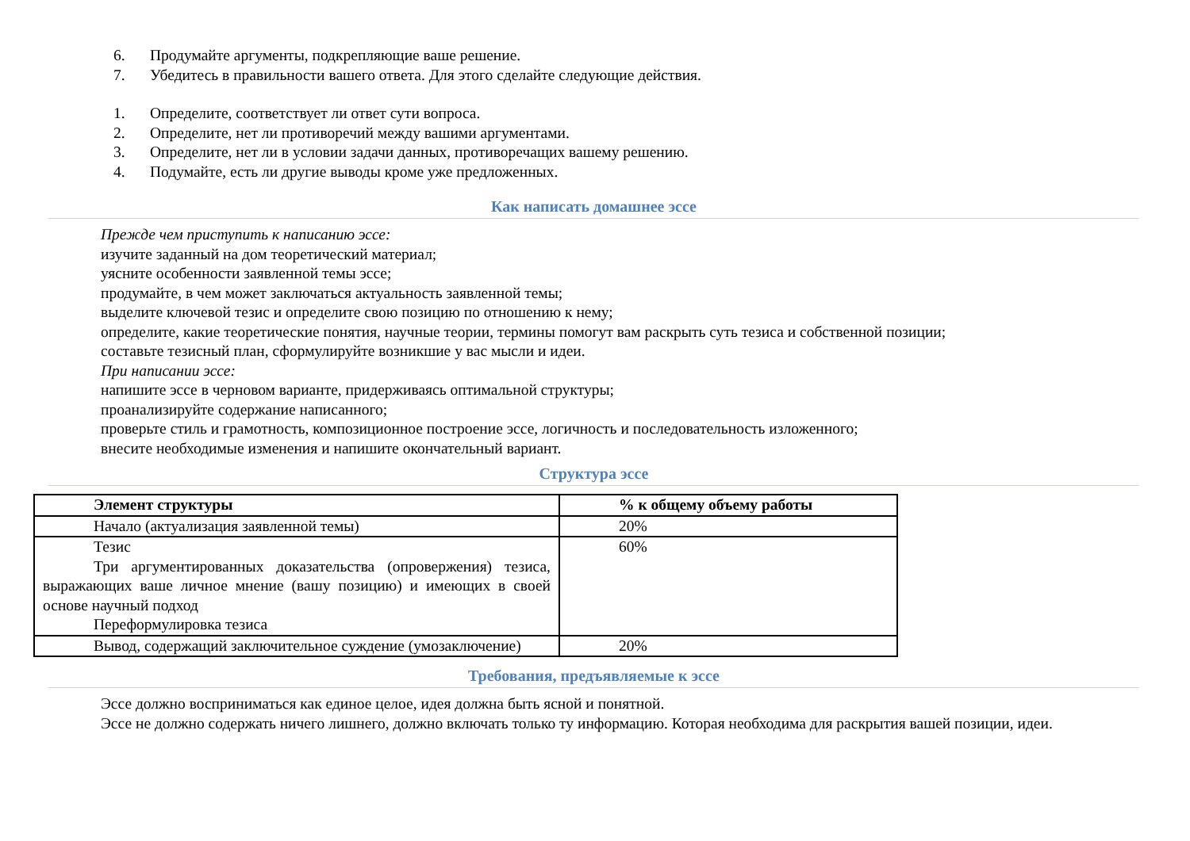6. Продумайте аргументы, подкрепляющие ваше решение.
7. Убедитесь в правильности вашего ответа. Для этого сделайте следующие действия.
1. Определите, соответствует ли ответ сути вопроса.
2. Определите, нет ли противоречий между вашими аргументами.
3. Определите, нет ли в условии задачи данных, противоречащих вашему решению.
4. Подумайте, есть ли другие выводы кроме уже предложенных.
Как написать домашнее эссе
Прежде чем приступить к написанию эссе:
изучите заданный на дом теоретический материал;
уясните особенности заявленной темы эссе;
продумайте, в чем может заключаться актуальность заявленной темы;
выделите ключевой тезис и определите свою позицию по отношению к нему;
определите, какие теоретические понятия, научные теории, термины помогут вам раскрыть суть тезиса и собственной позиции;
составьте тезисный план, сформулируйте возникшие у вас мысли и идеи.
При написании эссе:
напишите эссе в черновом варианте, придерживаясь оптимальной структуры;
проанализируйте содержание написанного;
проверьте стиль и грамотность, композиционное построение эссе, логичность и последовательность изложенного;
внесите необходимые изменения и напишите окончательный вариант.
Структура эссе
| Элемент структуры | % к общему объему работы |
| --- | --- |
| Начало (актуализация заявленной темы) | 20% |
| Тезис Три аргументированных доказательства (опровержения) тезиса, выражающих ваше личное мнение (вашу позицию) и имеющих в своей основе научный подход Переформулировка тезиса | 60% |
| Вывод, содержащий заключительное суждение (умозаключение) | 20% |
Требования, предъявляемые к эссе
Эссе должно восприниматься как единое целое, идея должна быть ясной и понятной.
Эссе не должно содержать ничего лишнего, должно включать только ту информацию. Которая необходима для раскрытия вашей позиции, идеи.